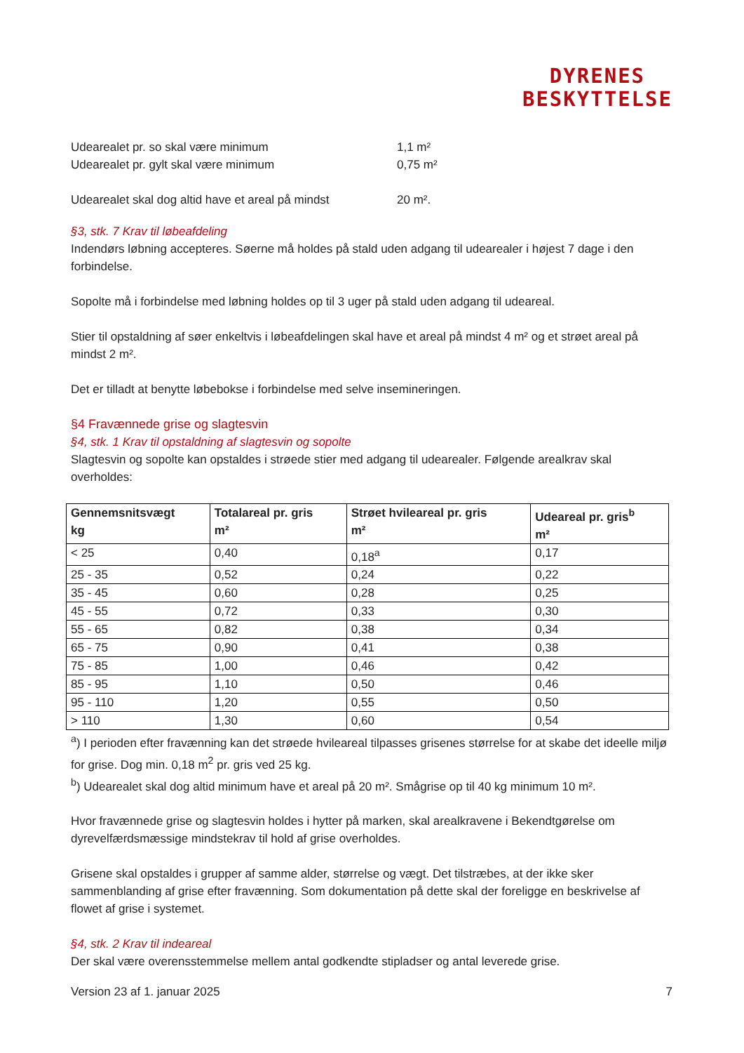DYRENES
BESKYTTELSE
Udearealet pr. so skal være minimum 1,1 m²
Udearealet pr. gylt skal være minimum 0,75 m²
Udearealet skal dog altid have et areal på mindst 20 m².
§3, stk. 7 Krav til løbeafdeling
Indendørs løbning accepteres. Søerne må holdes på stald uden adgang til udearealer i højest 7 dage i den forbindelse.
Sopolte må i forbindelse med løbning holdes op til 3 uger på stald uden adgang til udeareal.
Stier til opstaldning af søer enkeltvis i løbeafdelingen skal have et areal på mindst 4 m² og et strøet areal på mindst 2 m².
Det er tilladt at benytte løbebokse i forbindelse med selve insemineringen.
§4 Fravænnede grise og slagtesvin
§4, stk. 1 Krav til opstaldning af slagtesvin og sopolte
Slagtesvin og sopolte kan opstaldes i strøede stier med adgang til udearealer. Følgende arealkrav skal overholdes:
| Gennemsnitsvægt kg | Totalareal pr. gris m² | Strøet hvileareal pr. gris m² | Udeareal pr. gris<sup>b</sup> m² |
| --- | --- | --- | --- |
| < 25 | 0,40 | 0,18<sup>a</sup> | 0,17 |
| 25 - 35 | 0,52 | 0,24 | 0,22 |
| 35 - 45 | 0,60 | 0,28 | 0,25 |
| 45 - 55 | 0,72 | 0,33 | 0,30 |
| 55 - 65 | 0,82 | 0,38 | 0,34 |
| 65 - 75 | 0,90 | 0,41 | 0,38 |
| 75 - 85 | 1,00 | 0,46 | 0,42 |
| 85 - 95 | 1,10 | 0,50 | 0,46 |
| 95 - 110 | 1,20 | 0,55 | 0,50 |
| > 110 | 1,30 | 0,60 | 0,54 |
<sup>a</sup>) I perioden efter fravænning kan det strøede hvileareal tilpasses grisenes størrelse for at skabe det ideelle miljø for grise. Dog min. 0,18 m<sup>2</sup> pr. gris ved 25 kg.
<sup>b</sup>) Udearealet skal dog altid minimum have et areal på 20 m². Smågrise op til 40 kg minimum 10 m².
Hvor fravænnede grise og slagtesvin holdes i hytter på marken, skal arealkravene i Bekendtgørelse om dyrevelfærdsmæssige mindstekrav til hold af grise overholdes.
Grisene skal opstaldes i grupper af samme alder, størrelse og vægt. Det tilstræbes, at der ikke sker sammenblanding af grise efter fravænning. Som dokumentation på dette skal der foreligge en beskrivelse af flowet af grise i systemet.
§4, stk. 2 Krav til indeareal
Der skal være overensstemmelse mellem antal godkendte stipladser og antal leverede grise.
Version 23 af 1. januar 2025 7